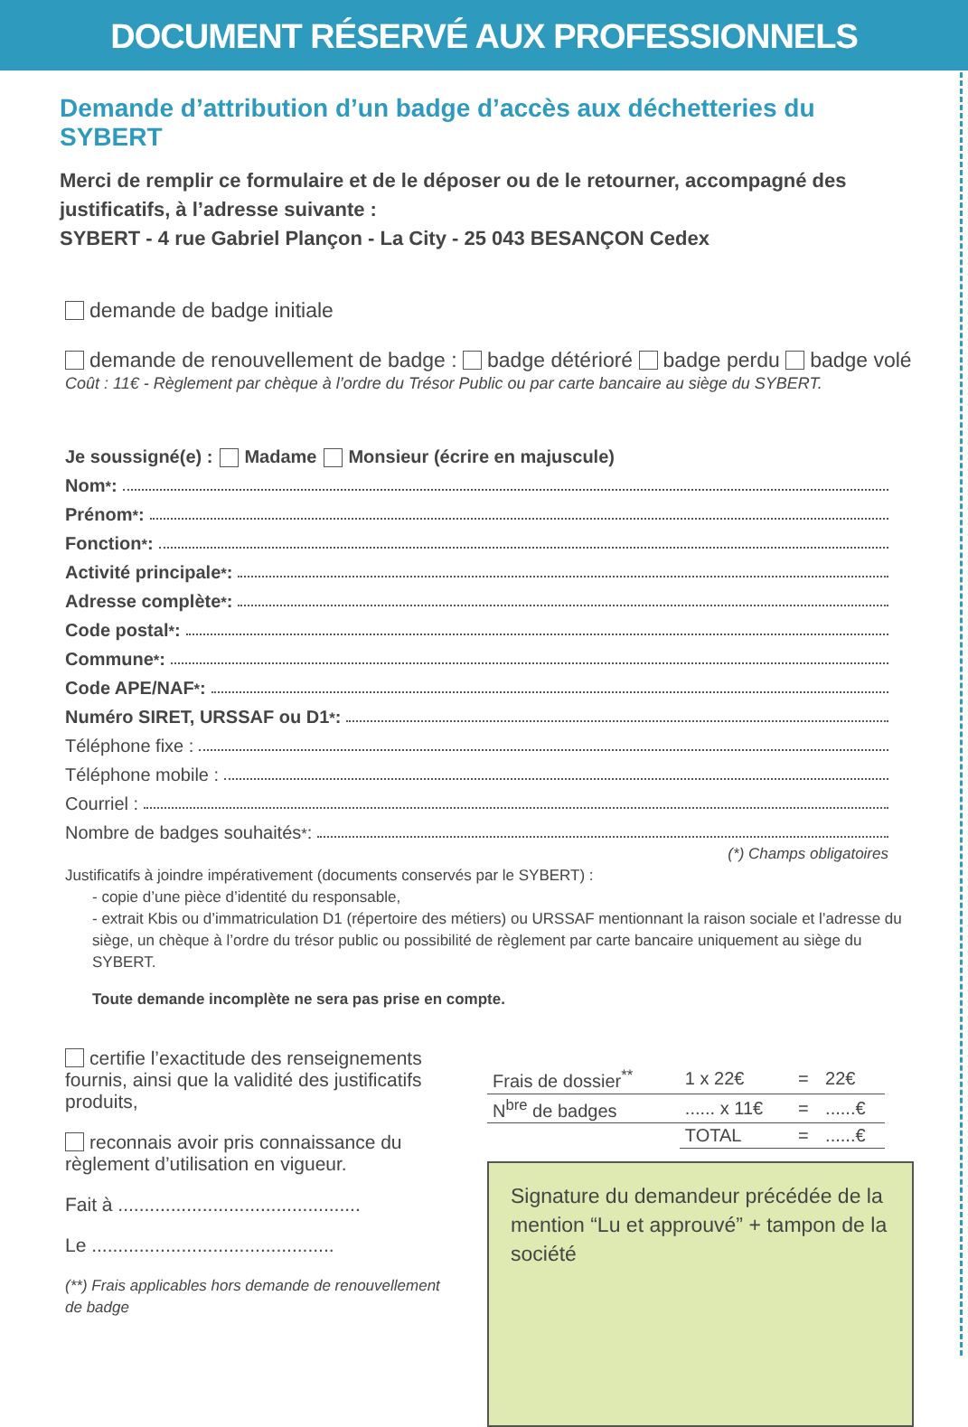DOCUMENT RÉSERVÉ AUX PROFESSIONNELS
Demande d’attribution d’un badge d’accès aux déchetteries du SYBERT
Merci de remplir ce formulaire et de le déposer ou de le retourner, accompagné des justificatifs, à l’adresse suivante :
SYBERT - 4 rue Gabriel Plançon - La City - 25 043 BESANÇON Cedex
demande de badge initiale
demande de renouvellement de badge : badge détérioré badge perdu badge volé
Coût : 11€ - Règlement par chèque à l’ordre du Trésor Public ou par carte bancaire au siège du SYBERT.
Je soussigné(e) : Madame Monsieur (écrire en majuscule)
Nom<sup>*</sup> :
Prénom<sup>*</sup> :
Fonction<sup>*</sup> :
Activité principale<sup>*</sup> :
Adresse complète<sup>*</sup> :
Code postal<sup>*</sup> :
Commune<sup>*</sup> :
Code APE/NAF<sup>*</sup> :
Numéro SIRET, URSSAF ou D1<sup>*</sup> :
Téléphone fixe :
Téléphone mobile :
Courriel :
Nombre de badges souhaités<sup>*</sup> :
(*) Champs obligatoires
Justificatifs à joindre impérativement (documents conservés par le SYBERT) :
- copie d’une pièce d’identité du responsable,
- extrait Kbis ou d’immatriculation D1 (répertoire des métiers) ou URSSAF mentionnant la raison sociale et l’adresse du siège, un chèque à l’ordre du trésor public ou possibilité de règlement par carte bancaire uniquement au siège du SYBERT.
Toute demande incomplète ne sera pas prise en compte.
certifie l’exactitude des renseignements fournis, ainsi que la validité des justificatifs produits,
reconnais avoir pris connaissance du règlement d’utilisation en vigueur.
Fait à ..............................................
Le ..............................................
(**) Frais applicables hors demande de renouvellement de badge
| Frais de dossier<sup>**</sup> | 1 x 22€ | = | 22€ |
| N<sup>bre</sup> de badges | ...... x 11€ | = | ......€ |
| | TOTAL | = | ......€ |
Signature du demandeur précédée de la mention “Lu et approuvé” + tampon de la société